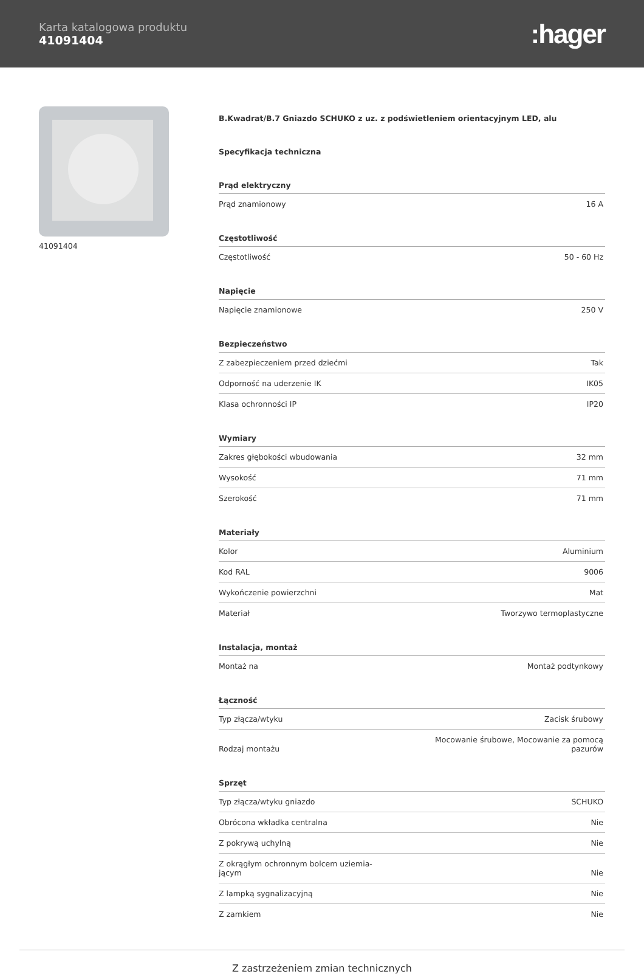Karta katalogowa produktu
41091404
:hager
41091404
B.Kwadrat/B.7 Gniazdo SCHUKO z uz. z podświetleniem orientacyjnym LED, alu
Specyfikacja techniczna
Prąd elektryczny
| Prąd znamionowy | 16 A |
Częstotliwość
| Częstotliwość | 50 - 60 Hz |
Napięcie
| Napięcie znamionowe | 250 V |
Bezpieczeństwo
| Z zabezpieczeniem przed dziećmi | Tak |
| Odporność na uderzenie IK | IK05 |
| Klasa ochronności IP | IP20 |
Wymiary
| Zakres głębokości wbudowania | 32 mm |
| Wysokość | 71 mm |
| Szerokość | 71 mm |
Materiały
| Kolor | Aluminium |
| Kod RAL | 9006 |
| Wykończenie powierzchni | Mat |
| Materiał | Tworzywo termoplastyczne |
Instalacja, montaż
| Montaż na | Montaż podtynkowy |
Łączność
| Typ złącza/wtyku | Zacisk śrubowy |
| Rodzaj montażu | Mocowanie śrubowe, Mocowanie za pomocą pazurów |
Sprzęt
| Typ złącza/wtyku gniazdo | SCHUKO |
| Obrócona wkładka centralna | Nie |
| Z pokrywą uchylną | Nie |
| Z okrągłym ochronnym bolcem uziemia- jącym | Nie |
| Z lampką sygnalizacyjną | Nie |
| Z zamkiem | Nie |
Z zastrzeżeniem zmian technicznych